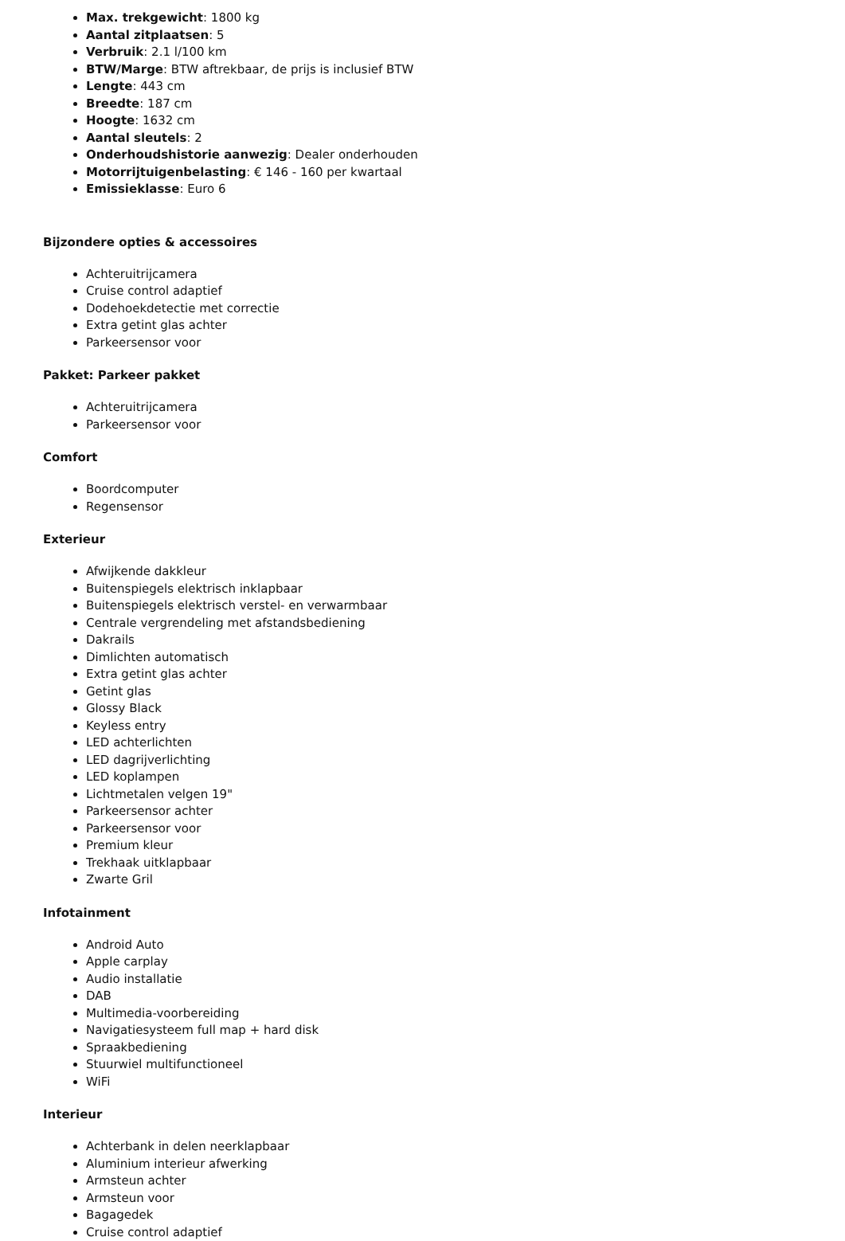Max. trekgewicht: 1800 kg
Aantal zitplaatsen: 5
Verbruik: 2.1 l/100 km
BTW/Marge: BTW aftrekbaar, de prijs is inclusief BTW
Lengte: 443 cm
Breedte: 187 cm
Hoogte: 1632 cm
Aantal sleutels: 2
Onderhoudshistorie aanwezig: Dealer onderhouden
Motorrijtuigenbelasting: € 146 - 160 per kwartaal
Emissieklasse: Euro 6
Bijzondere opties & accessoires
Achteruitrijcamera
Cruise control adaptief
Dodehoekdetectie met correctie
Extra getint glas achter
Parkeersensor voor
Pakket: Parkeer pakket
Achteruitrijcamera
Parkeersensor voor
Comfort
Boordcomputer
Regensensor
Exterieur
Afwijkende dakkleur
Buitenspiegels elektrisch inklapbaar
Buitenspiegels elektrisch verstel- en verwarmbaar
Centrale vergrendeling met afstandsbediening
Dakrails
Dimlichten automatisch
Extra getint glas achter
Getint glas
Glossy Black
Keyless entry
LED achterlichten
LED dagrijverlichting
LED koplampen
Lichtmetalen velgen 19"
Parkeersensor achter
Parkeersensor voor
Premium kleur
Trekhaak uitklapbaar
Zwarte Gril
Infotainment
Android Auto
Apple carplay
Audio installatie
DAB
Multimedia-voorbereiding
Navigatiesysteem full map + hard disk
Spraakbediening
Stuurwiel multifunctioneel
WiFi
Interieur
Achterbank in delen neerklapbaar
Aluminium interieur afwerking
Armsteun achter
Armsteun voor
Bagagedek
Cruise control adaptief